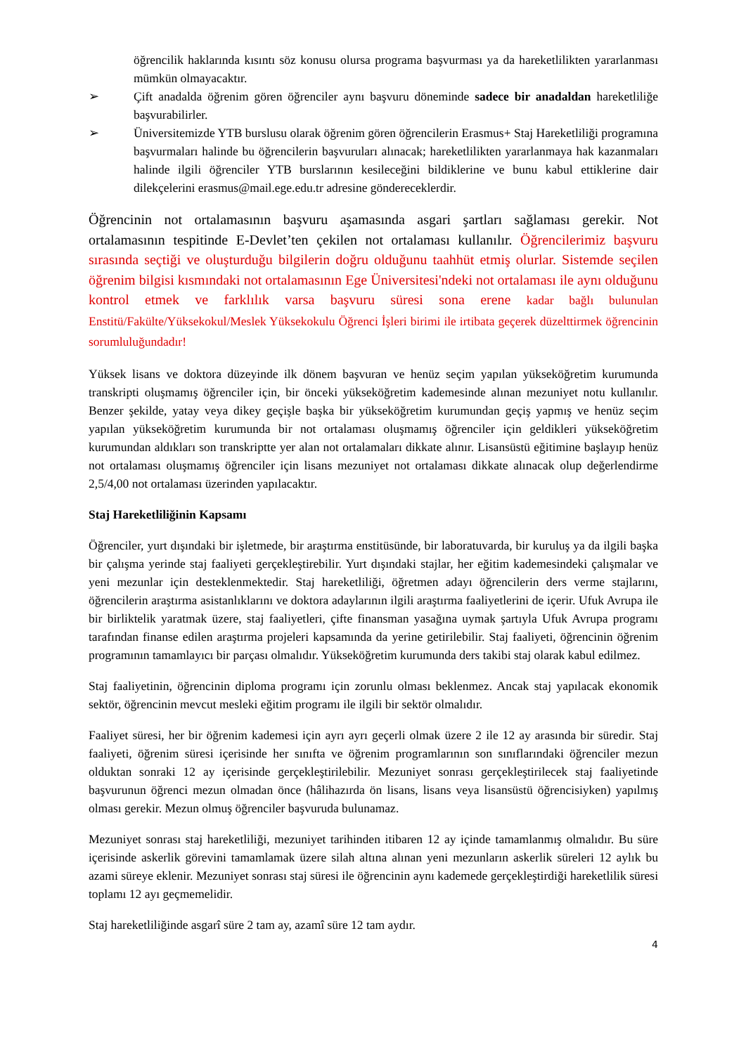öğrencilik haklarında kısıntı söz konusu olursa programa başvurması ya da hareketlilikten yararlanması mümkün olmayacaktır.
➢ Çift anadalda öğrenim gören öğrenciler aynı başvuru döneminde sadece bir anadaldan hareketliliğe başvurabilirler.
➢ Üniversitemizde YTB burslusu olarak öğrenim gören öğrencilerin Erasmus+ Staj Hareketliliği programına başvurmaları halinde bu öğrencilerin başvuruları alınacak; hareketlilikten yararlanmaya hak kazanmaları halinde ilgili öğrenciler YTB burslarının kesileceğini bildiklerine ve bunu kabul ettiklerine dair dilekçelerini erasmus@mail.ege.edu.tr adresine göndereceklerdir.
Öğrencinin not ortalamasının başvuru aşamasında asgari şartları sağlaması gerekir. Not ortalamasının tespitinde E-Devlet’ten çekilen not ortalaması kullanılır. Öğrencilerimiz başvuru sırasında seçtiği ve oluşturduğu bilgilerin doğru olduğunu taahhüt etmiş olurlar. Sistemde seçilen öğrenim bilgisi kısmındaki not ortalamasının Ege Üniversitesi'ndeki not ortalaması ile aynı olduğunu kontrol etmek ve farklılık varsa başvuru süresi sona erene kadar bağlı bulunulan Enstitü/Fakülte/Yüksekokul/Meslek Yüksekokulu Öğrenci İşleri birimi ile irtibata geçerek düzelttirmek öğrencinin sorumluluğundadır!
Yüksek lisans ve doktora düzeyinde ilk dönem başvuran ve henüz seçim yapılan yükseköğretim kurumunda transkripti oluşmamış öğrenciler için, bir önceki yükseköğretim kademesinde alınan mezuniyet notu kullanılır. Benzer şekilde, yatay veya dikey geçişle başka bir yükseköğretim kurumundan geçiş yapmış ve henüz seçim yapılan yükseköğretim kurumunda bir not ortalaması oluşmamış öğrenciler için geldikleri yükseköğretim kurumundan aldıkları son transkriptte yer alan not ortalamaları dikkate alınır. Lisansüstü eğitimine başlayıp henüz not ortalaması oluşmamış öğrenciler için lisans mezuniyet not ortalaması dikkate alınacak olup değerlendirme 2,5/4,00 not ortalaması üzerinden yapılacaktır.
Staj Hareketliliğinin Kapsamı
Öğrenciler, yurt dışındaki bir işletmede, bir araştırma enstitüsünde, bir laboratuvarda, bir kuruluş ya da ilgili başka bir çalışma yerinde staj faaliyeti gerçekleştirebilir. Yurt dışındaki stajlar, her eğitim kademesindeki çalışmalar ve yeni mezunlar için desteklenmektedir. Staj hareketliliği, öğretmen adayı öğrencilerin ders verme stajlarını, öğrencilerin araştırma asistanlıklarını ve doktora adaylarının ilgili araştırma faaliyetlerini de içerir. Ufuk Avrupa ile bir birliktelik yaratmak üzere, staj faaliyetleri, çifte finansman yasağına uymak şartıyla Ufuk Avrupa programı tarafından finanse edilen araştırma projeleri kapsamında da yerine getirilebilir. Staj faaliyeti, öğrencinin öğrenim programının tamamlayıcı bir parçası olmalıdır. Yükseköğretim kurumunda ders takibi staj olarak kabul edilmez.
Staj faaliyetinin, öğrencinin diploma programı için zorunlu olması beklenmez. Ancak staj yapılacak ekonomik sektör, öğrencinin mevcut mesleki eğitim programı ile ilgili bir sektör olmalıdır.
Faaliyet süresi, her bir öğrenim kademesi için ayrı ayrı geçerli olmak üzere 2 ile 12 ay arasında bir süredir. Staj faaliyeti, öğrenim süresi içerisinde her sınıfta ve öğrenim programlarının son sınıflarındaki öğrenciler mezun olduktan sonraki 12 ay içerisinde gerçekleştirilebilir. Mezuniyet sonrası gerçekleştirilecek staj faaliyetinde başvurunun öğrenci mezun olmadan önce (hâlihazırda ön lisans, lisans veya lisansüstü öğrencisiyken) yapılmış olması gerekir. Mezun olmuş öğrenciler başvuruda bulunamaz.
Mezuniyet sonrası staj hareketliliği, mezuniyet tarihinden itibaren 12 ay içinde tamamlanmış olmalıdır. Bu süre içerisinde askerlik görevini tamamlamak üzere silah altına alınan yeni mezunların askerlik süreleri 12 aylık bu azami süreye eklenir. Mezuniyet sonrası staj süresi ile öğrencinin aynı kademede gerçekleştirdiği hareketlilik süresi toplamı 12 ayı geçmemelidir.
Staj hareketliliğinde asgarî süre 2 tam ay, azamî süre 12 tam aydır.
4